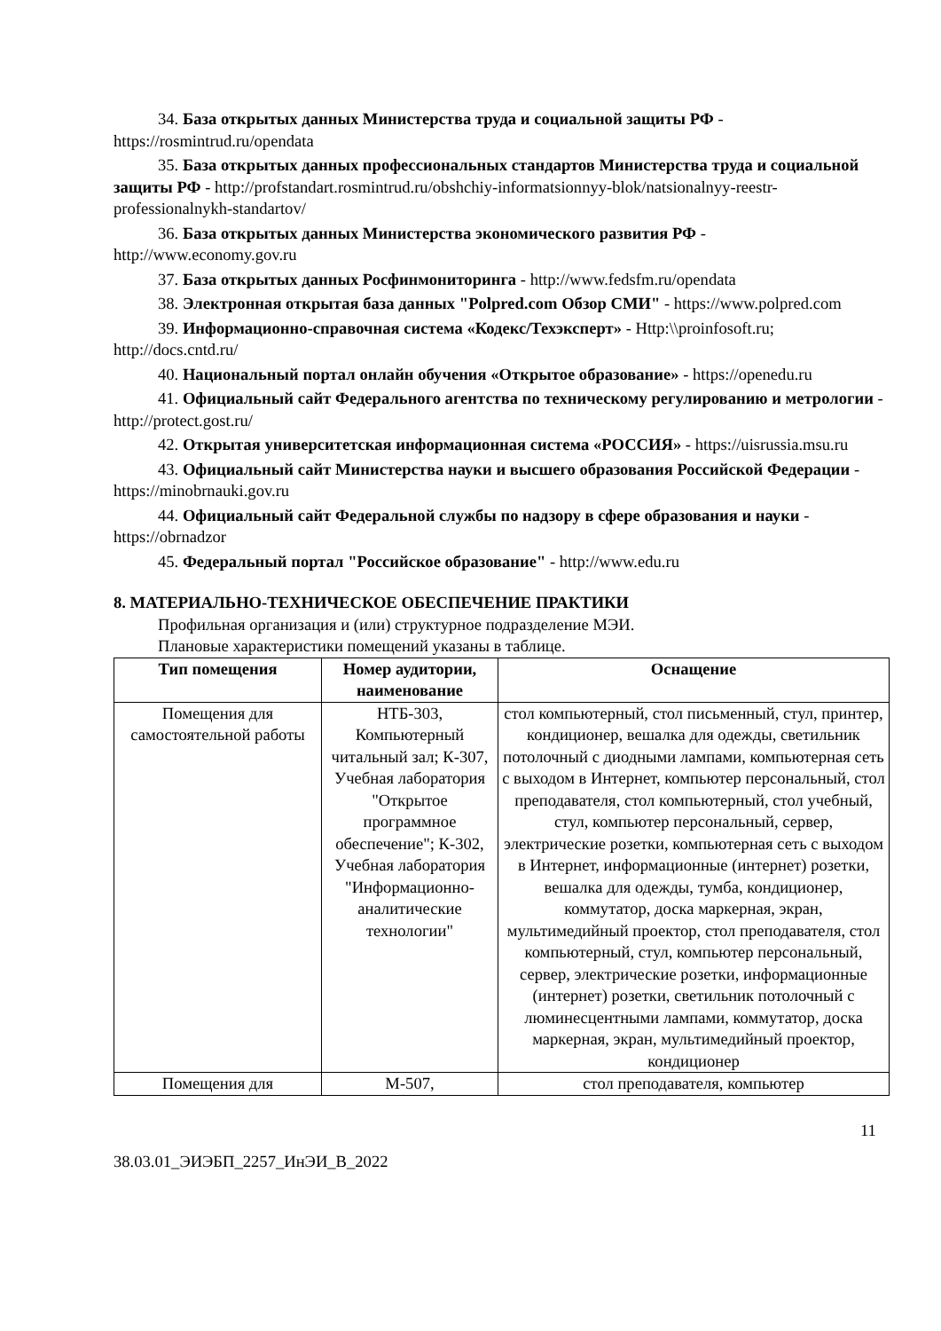34. База открытых данных Министерства труда и социальной защиты РФ - https://rosmintrud.ru/opendata
35. База открытых данных профессиональных стандартов Министерства труда и социальной защиты РФ - http://profstandart.rosmintrud.ru/obshchiy-informatsionnyy-blok/natsionalnyy-reestr-professionalnykh-standartov/
36. База открытых данных Министерства экономического развития РФ - http://www.economy.gov.ru
37. База открытых данных Росфинмониторинга - http://www.fedsfm.ru/opendata
38. Электронная открытая база данных "Polpred.com Обзор СМИ" - https://www.polpred.com
39. Информационно-справочная система «Кодекс/Техэксперт» - Http:\\proinfosoft.ru; http://docs.cntd.ru/
40. Национальный портал онлайн обучения «Открытое образование» - https://openedu.ru
41. Официальный сайт Федерального агентства по техническому регулированию и метрологии - http://protect.gost.ru/
42. Открытая университетская информационная система «РОССИЯ» - https://uisrussia.msu.ru
43. Официальный сайт Министерства науки и высшего образования Российской Федерации - https://minobrnauki.gov.ru
44. Официальный сайт Федеральной службы по надзору в сфере образования и науки - https://obrnadzor
45. Федеральный портал "Российское образование" - http://www.edu.ru
8. МАТЕРИАЛЬНО-ТЕХНИЧЕСКОЕ ОБЕСПЕЧЕНИЕ ПРАКТИКИ
Профильная организация и (или) структурное подразделение МЭИ.
Плановые характеристики помещений указаны в таблице.
| Тип помещения | Номер аудитории, наименование | Оснащение |
| --- | --- | --- |
| Помещения для самостоятельной работы | НТБ-303, Компьютерный читальный зал; К-307, Учебная лаборатория "Открытое программное обеспечение"; К-302, Учебная лаборатория "Информационно-аналитические технологии" | стол компьютерный, стол письменный, стул, принтер, кондиционер, вешалка для одежды, светильник потолочный с диодными лампами, компьютерная сеть с выходом в Интернет, компьютер персональный, стол преподавателя, стол компьютерный, стол учебный, стул, компьютер персональный, сервер, электрические розетки, компьютерная сеть с выходом в Интернет, информационные (интернет) розетки, вешалка для одежды, тумба, кондиционер, коммутатор, доска маркерная, экран, мультимедийный проектор, стол преподавателя, стол компьютерный, стул, компьютер персональный, сервер, электрические розетки, информационные (интернет) розетки, светильник потолочный с люминесцентными лампами, коммутатор, доска маркерная, экран, мультимедийный проектор, кондиционер |
| Помещения для | М-507, | стол преподавателя, компьютер |
11
38.03.01_ЭИЭБП_2257_ИнЭИ_В_2022